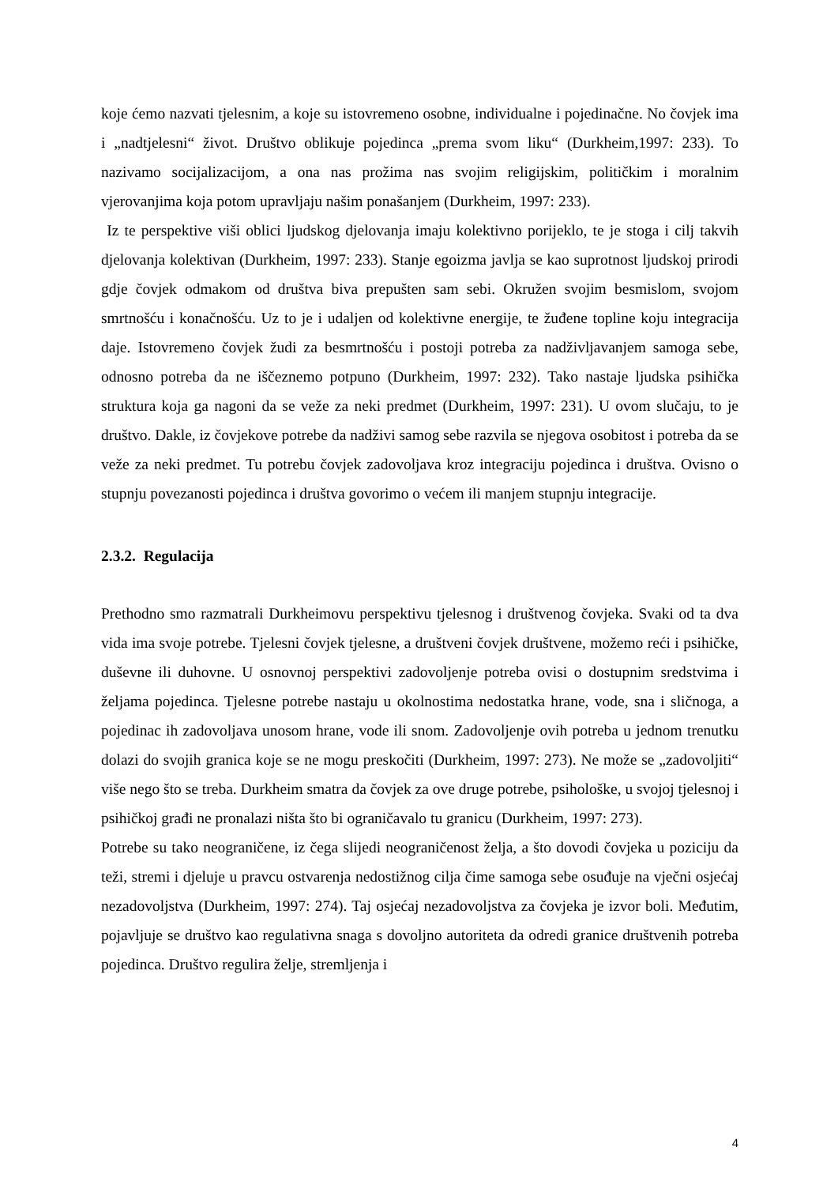koje ćemo nazvati tjelesnim, a koje su istovremeno osobne, individualne i pojedinačne. No čovjek ima i „nadtjelesni“ život. Društvo oblikuje pojedinca „prema svom liku“ (Durkheim,1997: 233). To nazivamo socijalizacijom, a ona nas prožima nas svojim religijskim, političkim i moralnim vjerovanjima koja potom upravljaju našim ponašanjem (Durkheim, 1997: 233).
Iz te perspektive viši oblici ljudskog djelovanja imaju kolektivno porijeklo, te je stoga i cilj takvih djelovanja kolektivan (Durkheim, 1997: 233). Stanje egoizma javlja se kao suprotnost ljudskoj prirodi gdje čovjek odmakom od društva biva prepušten sam sebi. Okružen svojim besmislom, svojom smrtnošću i konačnošću. Uz to je i udaljen od kolektivne energije, te žuđene topline koju integracija daje. Istovremeno čovjek žudi za besmrtnošću i postoji potreba za nadživljavanjem samoga sebe, odnosno potreba da ne iščeznemo potpuno (Durkheim, 1997: 232). Tako nastaje ljudska psihička struktura koja ga nagoni da se veže za neki predmet (Durkheim, 1997: 231). U ovom slučaju, to je društvo. Dakle, iz čovjekove potrebe da nadživi samog sebe razvila se njegova osobitost i potreba da se veže za neki predmet. Tu potrebu čovjek zadovoljava kroz integraciju pojedinca i društva. Ovisno o stupnju povezanosti pojedinca i društva govorimo o većem ili manjem stupnju integracije.
2.3.2. Regulacija
Prethodno smo razmatrali Durkheimovu perspektivu tjelesnog i društvenog čovjeka. Svaki od ta dva vida ima svoje potrebe. Tjelesni čovjek tjelesne, a društveni čovjek društvene, možemo reći i psihičke, duševne ili duhovne. U osnovnoj perspektivi zadovoljenje potreba ovisi o dostupnim sredstvima i željama pojedinca. Tjelesne potrebe nastaju u okolnostima nedostatka hrane, vode, sna i sličnoga, a pojedinac ih zadovoljava unosom hrane, vode ili snom. Zadovoljenje ovih potreba u jednom trenutku dolazi do svojih granica koje se ne mogu preskočiti (Durkheim, 1997: 273). Ne može se „zadovoljiti“ više nego što se treba. Durkheim smatra da čovjek za ove druge potrebe, psihološke, u svojoj tjelesnoj i psihičkoj građi ne pronalazi ništa što bi ograničavalo tu granicu (Durkheim, 1997: 273).
Potrebe su tako neograničene, iz čega slijedi neograničenost želja, a što dovodi čovjeka u poziciju da teži, stremi i djeluje u pravcu ostvarenja nedostižnog cilja čime samoga sebe osuđuje na vječni osjećaj nezadovoljstva (Durkheim, 1997: 274). Taj osjećaj nezadovoljstva za čovjeka je izvor boli. Međutim, pojavljuje se društvo kao regulativna snaga s dovoljno autoriteta da odredi granice društvenih potreba pojedinca. Društvo regulira želje, stremljenja i
4